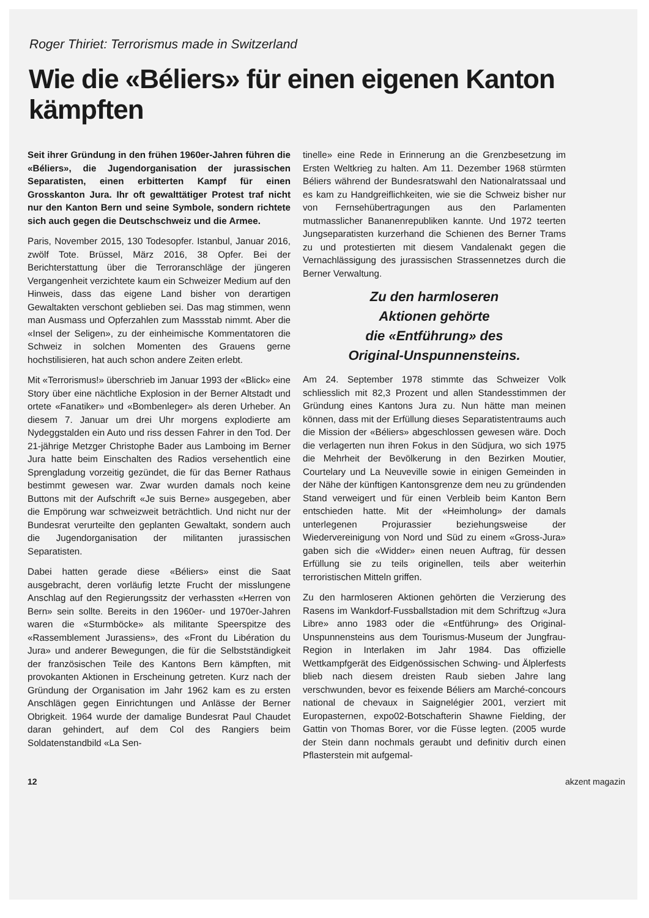Roger Thiriet: Terrorismus made in Switzerland
Wie die «Béliers» für einen eigenen Kanton kämpften
Seit ihrer Gründung in den frühen 1960er-Jahren führen die «Béliers», die Jugendorganisation der jurassischen Separatisten, einen erbitterten Kampf für einen Grosskanton Jura. Ihr oft gewalttätiger Protest traf nicht nur den Kanton Bern und seine Symbole, sondern richtete sich auch gegen die Deutschschweiz und die Armee.
Paris, November 2015, 130 Todesopfer. Istanbul, Januar 2016, zwölf Tote. Brüssel, März 2016, 38 Opfer. Bei der Berichterstattung über die Terroranschläge der jüngeren Vergangenheit verzichtete kaum ein Schweizer Medium auf den Hinweis, dass das eigene Land bisher von derartigen Gewaltakten verschont geblieben sei. Das mag stimmen, wenn man Ausmass und Opferzahlen zum Massstab nimmt. Aber die «Insel der Seligen», zu der einheimische Kommentatoren die Schweiz in solchen Momenten des Grauens gerne hochstilisieren, hat auch schon andere Zeiten erlebt.
Mit «Terrorismus!» überschrieb im Januar 1993 der «Blick» eine Story über eine nächtliche Explosion in der Berner Altstadt und ortete «Fanatiker» und «Bombenleger» als deren Urheber. An diesem 7. Januar um drei Uhr morgens explodierte am Nydeggstalden ein Auto und riss dessen Fahrer in den Tod. Der 21-jährige Metzger Christophe Bader aus Lamboing im Berner Jura hatte beim Einschalten des Radios versehentlich eine Sprengladung vorzeitig gezündet, die für das Berner Rathaus bestimmt gewesen war. Zwar wurden damals noch keine Buttons mit der Aufschrift «Je suis Berne» ausgegeben, aber die Empörung war schweizweit beträchtlich. Und nicht nur der Bundesrat verurteilte den geplanten Gewaltakt, sondern auch die Jugendorganisation der militanten jurassischen Separatisten.
Dabei hatten gerade diese «Béliers» einst die Saat ausgebracht, deren vorläufig letzte Frucht der misslungene Anschlag auf den Regierungssitz der verhassten «Herren von Bern» sein sollte. Bereits in den 1960er- und 1970er-Jahren waren die «Sturmböcke» als militante Speerspitze des «Rassemblement Jurassiens», des «Front du Libération du Jura» und anderer Bewegungen, die für die Selbstständigkeit der französischen Teile des Kantons Bern kämpften, mit provokanten Aktionen in Erscheinung getreten. Kurz nach der Gründung der Organisation im Jahr 1962 kam es zu ersten Anschlägen gegen Einrichtungen und Anlässe der Berner Obrigkeit. 1964 wurde der damalige Bundesrat Paul Chaudet daran gehindert, auf dem Col des Rangiers beim Soldatenstandbild «La Sen-
tinelle» eine Rede in Erinnerung an die Grenzbesetzung im Ersten Weltkrieg zu halten. Am 11. Dezember 1968 stürmten Béliers während der Bundesratswahl den Nationalratssaal und es kam zu Handgreiflichkeiten, wie sie die Schweiz bisher nur von Fernsehübertragungen aus den Parlamenten mutmasslicher Bananenrepubliken kannte. Und 1972 teerten Jungseparatisten kurzerhand die Schienen des Berner Trams zu und protestierten mit diesem Vandalenakt gegen die Vernachlässigung des jurassischen Strassennetzes durch die Berner Verwaltung.
Zu den harmloseren
Aktionen gehörte
die «Entführung» des
Original-Unspunnensteins.
Am 24. September 1978 stimmte das Schweizer Volk schliesslich mit 82,3 Prozent und allen Standesstimmen der Gründung eines Kantons Jura zu. Nun hätte man meinen können, dass mit der Erfüllung dieses Separatistentraums auch die Mission der «Béliers» abgeschlossen gewesen wäre. Doch die verlagerten nun ihren Fokus in den Südjura, wo sich 1975 die Mehrheit der Bevölkerung in den Bezirken Moutier, Courtelary und La Neuveville sowie in einigen Gemeinden in der Nähe der künftigen Kantonsgrenze dem neu zu gründenden Stand verweigert und für einen Verbleib beim Kanton Bern entschieden hatte. Mit der «Heimholung» der damals unterlegenen Projurassier beziehungsweise der Wiedervereinigung von Nord und Süd zu einem «Gross-Jura» gaben sich die «Widder» einen neuen Auftrag, für dessen Erfüllung sie zu teils originellen, teils aber weiterhin terroristischen Mitteln griffen.
Zu den harmloseren Aktionen gehörten die Verzierung des Rasens im Wankdorf-Fussballstadion mit dem Schriftzug «Jura Libre» anno 1983 oder die «Entführung» des Original-Unspunnensteins aus dem Tourismus-Museum der Jungfrau-Region in Interlaken im Jahr 1984. Das offizielle Wettkampfgerät des Eidgenössischen Schwing- und Älplerfests blieb nach diesem dreisten Raub sieben Jahre lang verschwunden, bevor es feixende Béliers am Marché-concours national de chevaux in Saignelégier 2001, verziert mit Europasternen, expo02-Botschafterin Shawne Fielding, der Gattin von Thomas Borer, vor die Füsse legten. (2005 wurde der Stein dann nochmals geraubt und definitiv durch einen Pflasterstein mit aufgemal-
12 akzent magazin